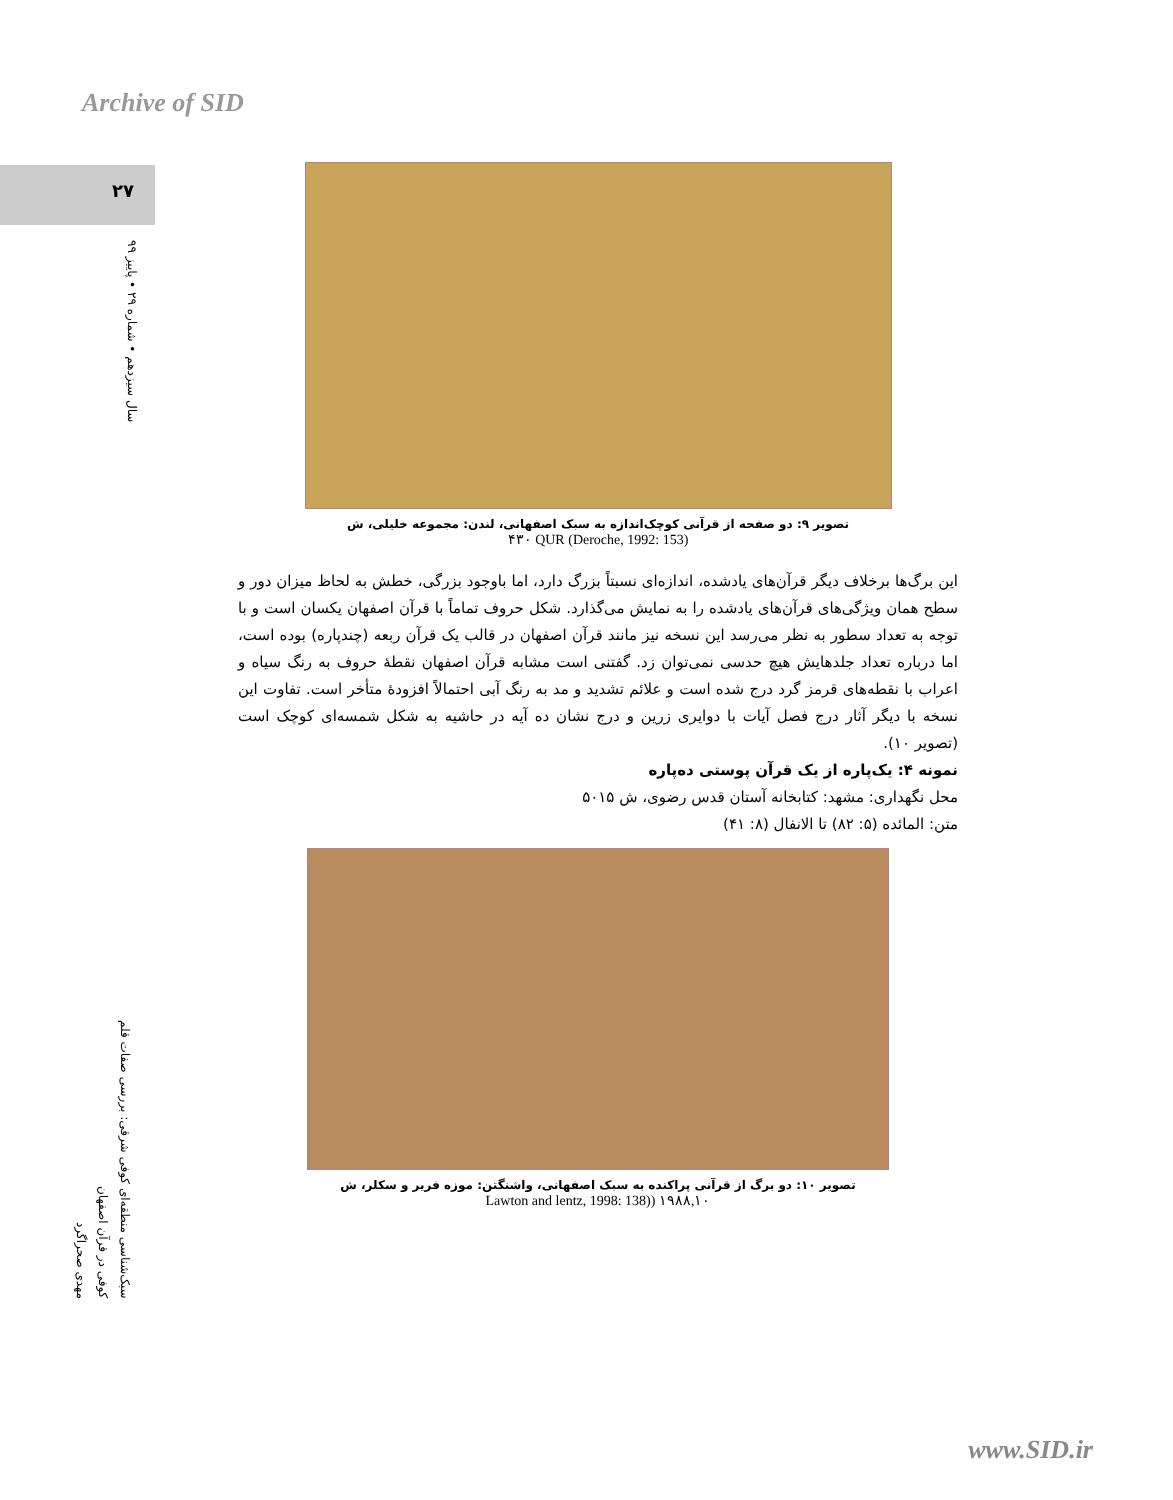Archive of SID
۲۷
سال سیزدهم • شماره ۲۹ • پاییز ۹۹
سبک‌شناسی منطقه‌ای کوفی شرقی: بررسی صفات قلم
کوفی در قرآن اصفهان
مهدی صحراگرد
تصویر ۹: دو صفحه از قرآنی کوچک‌اندازه به سبک اصفهانی، لندن: مجموعه خلیلی، ش
(Deroche, 1992: 153) ۴۳۰ QUR
این برگ‌ها برخلاف دیگر قرآن‌های یادشده، اندازه‌ای نسبتاً بزرگ دارد، اما باوجود بزرگی، خطش به لحاظ میزان دور و سطح همان ویژگی‌های قرآن‌های یادشده را به نمایش می‌گذارد. شکل حروف تماماً با قرآن اصفهان یکسان است و با توجه به تعداد سطور به نظر می‌رسد این نسخه نیز مانند قرآن اصفهان در قالب یک قرآن ربعه (چندپاره) بوده است، اما درباره تعداد جلدهایش هیچ حدسی نمی‌توان زد. گفتنی است مشابه قرآن اصفهان نقطهٔ حروف به رنگ سیاه و اعراب با نقطه‌های قرمز گرد درج شده است و علائم تشدید و مد به رنگ آبی احتمالاً افزودهٔ متأخر است. تفاوت این نسخه با دیگر آثار درج فصل آیات با دوایری زرین و درج نشان ده آیه در حاشیه به شکل شمسه‌ای کوچک است (تصویر ۱۰).
نمونه ۴: یک‌پاره از یک قرآن پوستی ده‌پاره
محل نگهداری: مشهد: کتابخانه آستان قدس رضوی، ش ۵۰۱۵
متن: المائده (۵: ۸۲) تا الانفال (۸: ۴۱)
تصویر ۱۰: دو برگ از قرآنی پراکنده به سبک اصفهانی، واشنگتن: موزه فریر و سکلر، ش
Lawton and lentz, 1998: 138)) ۱۹۸۸,۱۰
www.SID.ir